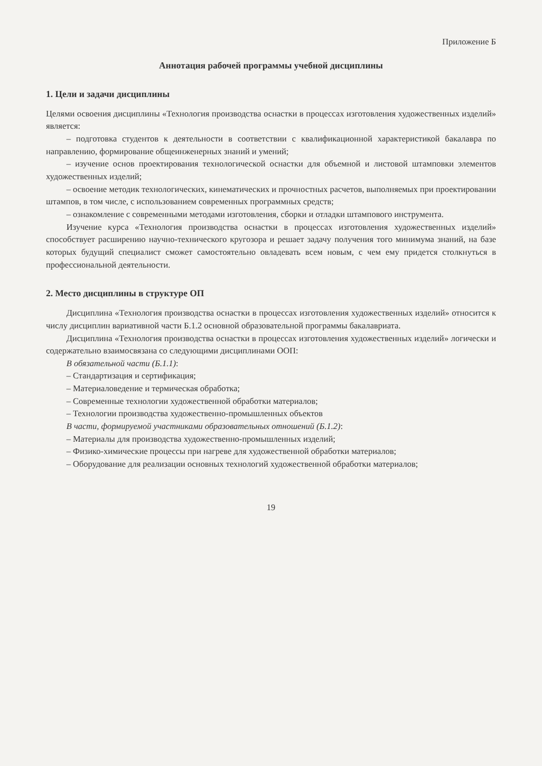Приложение Б
Аннотация рабочей программы учебной дисциплины
1. Цели и задачи дисциплины
Целями освоения дисциплины «Технология производства оснастки в процессах изготовления художественных изделий» является:
– подготовка студентов к деятельности в соответствии с квалификационной характеристикой бакалавра по направлению, формирование общеинженерных знаний и умений;
– изучение основ проектирования технологической оснастки для объемной и листовой штамповки элементов художественных изделий;
– освоение методик технологических, кинематических и прочностных расчетов, выполняемых при проектировании штампов, в том числе, с использованием современных программных средств;
– ознакомление с современными методами изготовления, сборки и отладки штампового инструмента.
Изучение курса «Технология производства оснастки в процессах изготовления художественных изделий» способствует расширению научно-технического кругозора и решает задачу получения того минимума знаний, на базе которых будущий специалист сможет самостоятельно овладевать всем новым, с чем ему придется столкнуться в профессиональной деятельности.
2. Место дисциплины в структуре ОП
Дисциплина «Технология производства оснастки в процессах изготовления художественных изделий» относится к числу дисциплин вариативной части Б.1.2 основной образовательной программы бакалавриата.
Дисциплина «Технология производства оснастки в процессах изготовления художественных изделий» логически и содержательно взаимосвязана со следующими дисциплинами ООП:
В обязательной части (Б.1.1):
– Стандартизация и сертификация;
– Материаловедение и термическая обработка;
– Современные технологии художественной обработки материалов;
– Технологии производства художественно-промышленных объектов
В части, формируемой участниками образовательных отношений (Б.1.2):
– Материалы для производства художественно-промышленных изделий;
– Физико-химические процессы при нагреве для художественной обработки материалов;
– Оборудование для реализации основных технологий художественной обработки материалов;
19